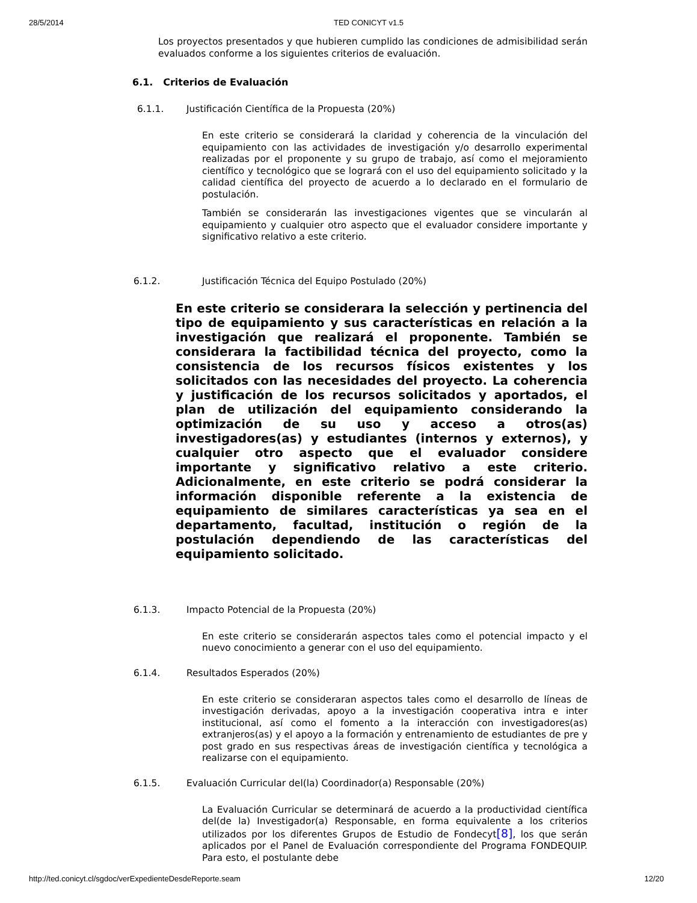28/5/2014 TED CONICYT v1.5
Los proyectos presentados y que hubieren cumplido las condiciones de admisibilidad serán evaluados conforme a los siguientes criterios de evaluación.
6.1. Criterios de Evaluación
6.1.1. Justificación Científica de la Propuesta (20%)
En este criterio se considerará la claridad y coherencia de la vinculación del equipamiento con las actividades de investigación y/o desarrollo experimental realizadas por el proponente y su grupo de trabajo, así como el mejoramiento científico y tecnológico que se logrará con el uso del equipamiento solicitado y la calidad científica del proyecto de acuerdo a lo declarado en el formulario de postulación.
También se considerarán las investigaciones vigentes que se vincularán al equipamiento y cualquier otro aspecto que el evaluador considere importante y significativo relativo a este criterio.
6.1.2. Justificación Técnica del Equipo Postulado (20%)
En este criterio se considerara la selección y pertinencia del tipo de equipamiento y sus características en relación a la investigación que realizará el proponente. También se considerara la factibilidad técnica del proyecto, como la consistencia de los recursos físicos existentes y los solicitados con las necesidades del proyecto. La coherencia y justificación de los recursos solicitados y aportados, el plan de utilización del equipamiento considerando la optimización de su uso y acceso a otros(as) investigadores(as) y estudiantes (internos y externos), y cualquier otro aspecto que el evaluador considere importante y significativo relativo a este criterio. Adicionalmente, en este criterio se podrá considerar la información disponible referente a la existencia de equipamiento de similares características ya sea en el departamento, facultad, institución o región de la postulación dependiendo de las características del equipamiento solicitado.
6.1.3. Impacto Potencial de la Propuesta (20%)
En este criterio se considerarán aspectos tales como el potencial impacto y el nuevo conocimiento a generar con el uso del equipamiento.
6.1.4. Resultados Esperados (20%)
En este criterio se consideraran aspectos tales como el desarrollo de líneas de investigación derivadas, apoyo a la investigación cooperativa intra e inter institucional, así como el fomento a la interacción con investigadores(as) extranjeros(as) y el apoyo a la formación y entrenamiento de estudiantes de pre y post grado en sus respectivas áreas de investigación científica y tecnológica a realizarse con el equipamiento.
6.1.5. Evaluación Curricular del(la) Coordinador(a) Responsable (20%)
La Evaluación Curricular se determinará de acuerdo a la productividad científica del(de la) Investigador(a) Responsable, en forma equivalente a los criterios utilizados por los diferentes Grupos de Estudio de Fondecyt[8], los que serán aplicados por el Panel de Evaluación correspondiente del Programa FONDEQUIP. Para esto, el postulante debe
http://ted.conicyt.cl/sgdoc/verExpedienteDesdeReporte.seam 12/20